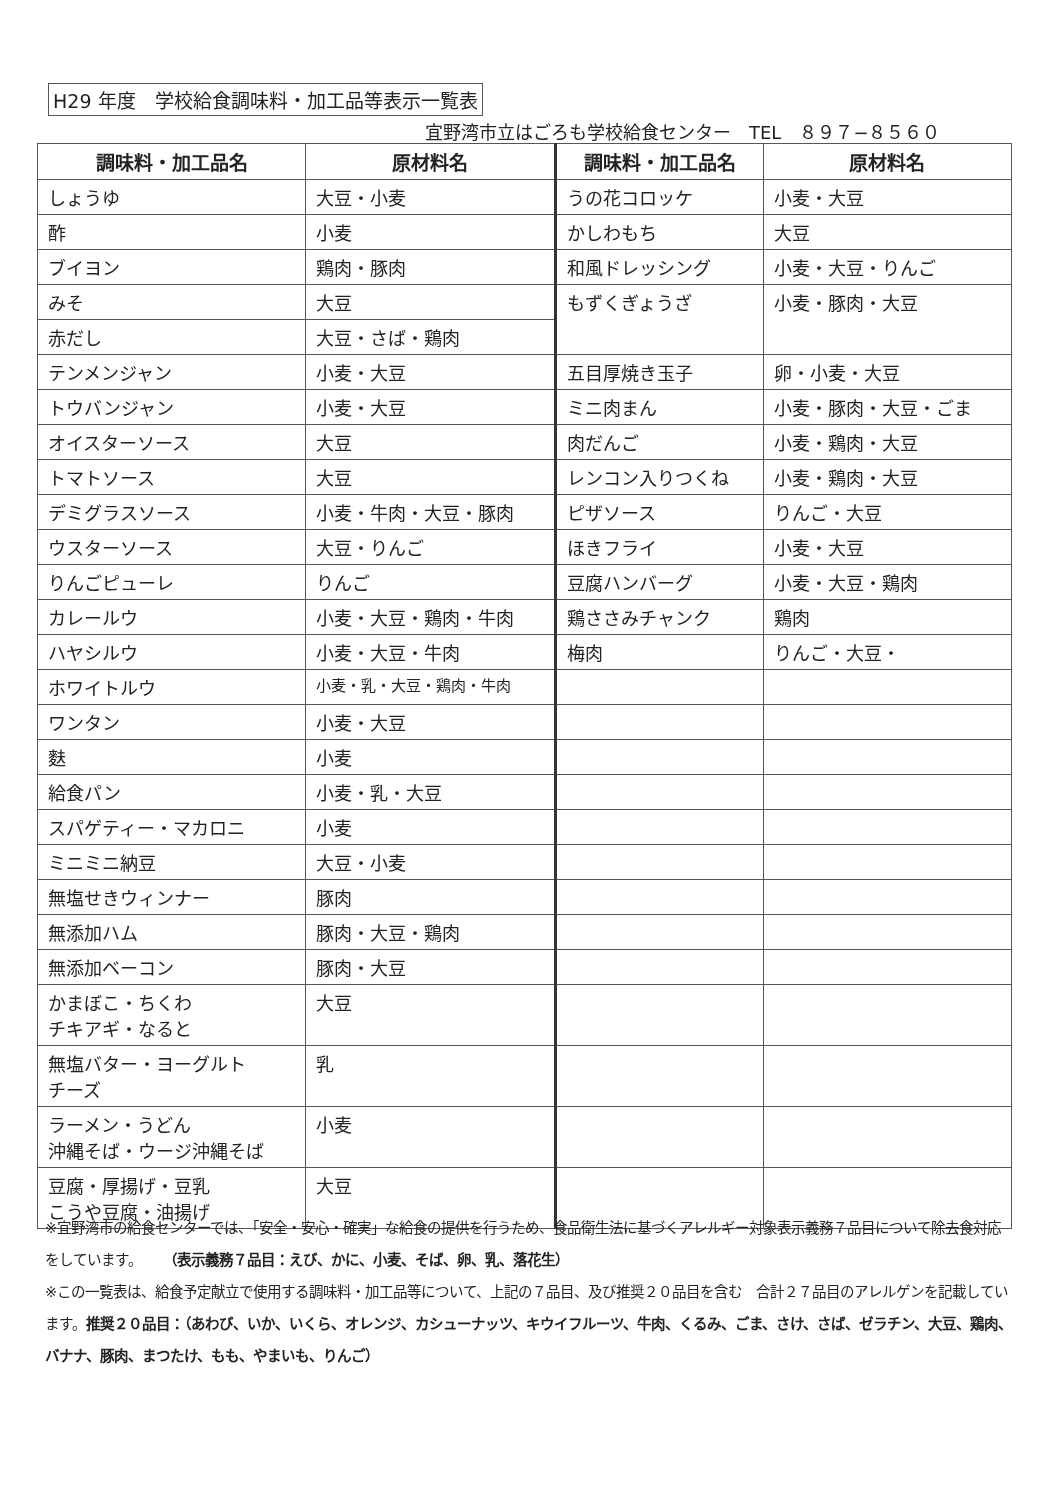H29 年度　学校給食調味料・加工品等表示一覧表
宜野湾市立はごろも学校給食センター　TEL　８９７−８５６０
| 調味料・加工品名 | 原材料名 | 調味料・加工品名 | 原材料名 |
| --- | --- | --- | --- |
| しょうゆ | 大豆・小麦 | うの花コロッケ | 小麦・大豆 |
| 酢 | 小麦 | かしわもち | 大豆 |
| ブイヨン | 鶏肉・豚肉 | 和風ドレッシング | 小麦・大豆・りんご |
| みそ | 大豆 | もずくぎょうざ | 小麦・豚肉・大豆 |
| 赤だし | 大豆・さば・鶏肉 | | |
| テンメンジャン | 小麦・大豆 | 五目厚焼き玉子 | 卵・小麦・大豆 |
| トウバンジャン | 小麦・大豆 | ミニ肉まん | 小麦・豚肉・大豆・ごま |
| オイスターソース | 大豆 | 肉だんご | 小麦・鶏肉・大豆 |
| トマトソース | 大豆 | レンコン入りつくね | 小麦・鶏肉・大豆 |
| デミグラスソース | 小麦・牛肉・大豆・豚肉 | ピザソース | りんご・大豆 |
| ウスターソース | 大豆・りんご | ほきフライ | 小麦・大豆 |
| りんごピューレ | りんご | 豆腐ハンバーグ | 小麦・大豆・鶏肉 |
| カレールウ | 小麦・大豆・鶏肉・牛肉 | 鶏ささみチャンク | 鶏肉 |
| ハヤシルウ | 小麦・大豆・牛肉 | 梅肉 | りんご・大豆・ |
| ホワイトルウ | 小麦・乳・大豆・鶏肉・牛肉 | | |
| ワンタン | 小麦・大豆 | | |
| 麩 | 小麦 | | |
| 給食パン | 小麦・乳・大豆 | | |
| スパゲティー・マカロニ | 小麦 | | |
| ミニミニ納豆 | 大豆・小麦 | | |
| 無塩せきウィンナー | 豚肉 | | |
| 無添加ハム | 豚肉・大豆・鶏肉 | | |
| 無添加ベーコン | 豚肉・大豆 | | |
| かまぼこ・ちくわ チキアギ・なると | 大豆 | | |
| 無塩バター・ヨーグルト チーズ | 乳 | | |
| ラーメン・うどん 沖縄そば・ウージ沖縄そば | 小麦 | | |
| 豆腐・厚揚げ・豆乳 こうや豆腐・油揚げ | 大豆 | | |
※宜野湾市の給食センターでは、「安全・安心・確実」な給食の提供を行うため、食品衛生法に基づくアレルギー対象表示義務７品目について除去食対応をしています。　　（表示義務７品目：えび、かに、小麦、そば、卵、乳、落花生）
※この一覧表は、給食予定献立で使用する調味料・加工品等について、上記の７品目、及び推奨２０品目を含む　合計２７品目のアレルゲンを記載しています。推奨２０品目：（あわび、いか、いくら、オレンジ、カシューナッツ、キウイフルーツ、牛肉、くるみ、ごま、さけ、さば、ゼラチン、大豆、鶏肉、バナナ、豚肉、まつたけ、もも、やまいも、りんご）